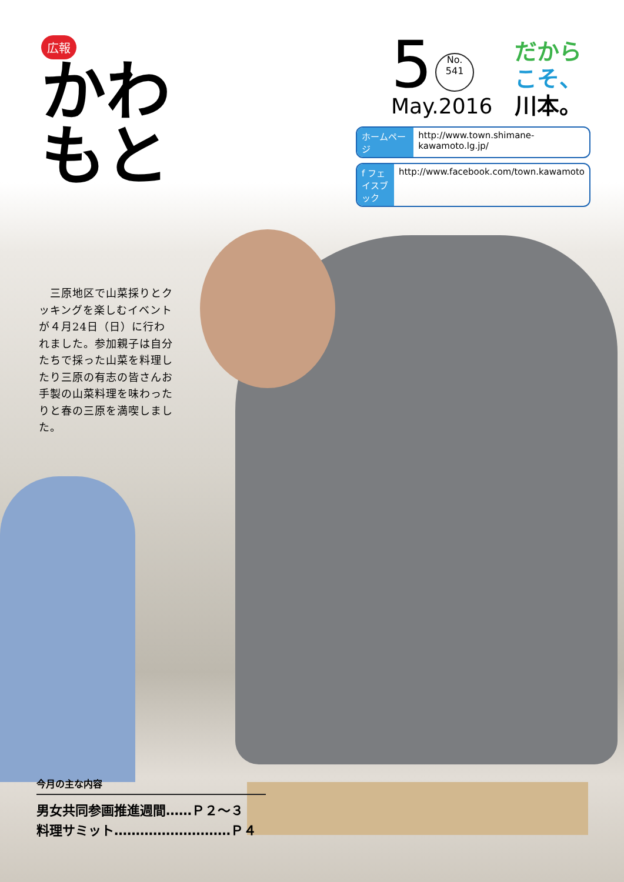広報
かわもと
5 No.
541
May.2016
だから
こそ、
川本。
ホームページ http://www.town.shimane-kawamoto.lg.jp/
f フェイスブック http://www.facebook.com/town.kawamoto
　三原地区で山菜採りとクッキングを楽しむイベントが４月24日（日）に行われました。参加親子は自分たちで採った山菜を料理したり三原の有志の皆さんお手製の山菜料理を味わったりと春の三原を満喫しました。
今月の主な内容
男女共同参画推進週間……Ｐ２～３
料理サミット………………………Ｐ４